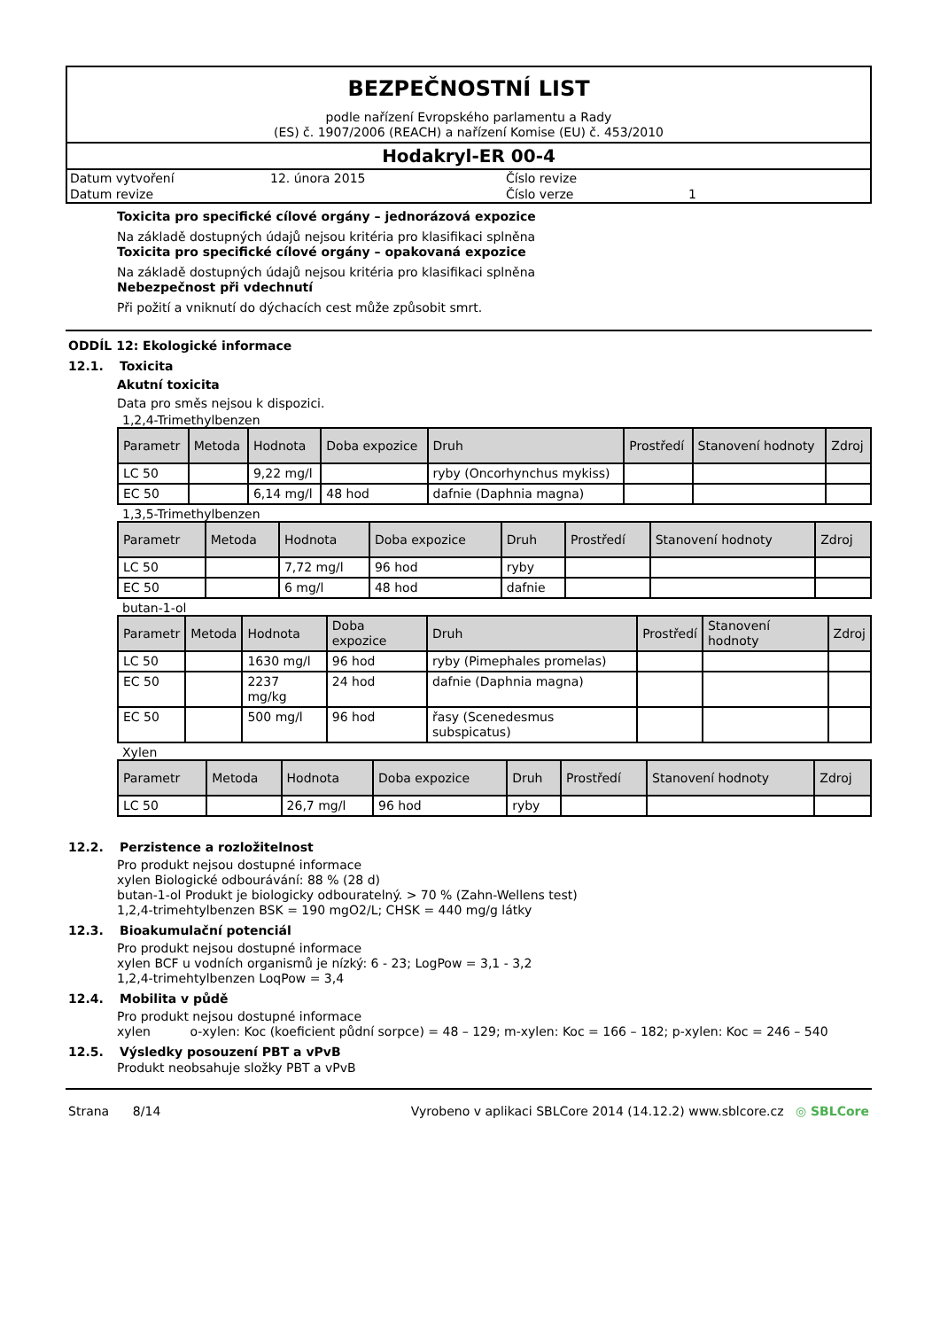BEZPEČNOSTNÍ LIST
podle nařízení Evropského parlamentu a Rady
(ES) č. 1907/2006 (REACH) a nařízení Komise (EU) č. 453/2010
Hodakryl-ER 00-4
| Datum vytvoření | 12. února 2015 | Číslo revize | |
| Datum revize | | Číslo verze | 1 |
Toxicita pro specifické cílové orgány – jednorázová expozice
Na základě dostupných údajů nejsou kritéria pro klasifikaci splněna
Toxicita pro specifické cílové orgány – opakovaná expozice
Na základě dostupných údajů nejsou kritéria pro klasifikaci splněna
Nebezpečnost při vdechnutí
Při požití a vniknutí do dýchacích cest může způsobit smrt.
ODDÍL 12: Ekologické informace
12.1. Toxicita
Akutní toxicita
Data pro směs nejsou k dispozici.
1,2,4-Trimethylbenzen
| Parametr | Metoda | Hodnota | Doba expozice | Druh | Prostředí | Stanovení hodnoty | Zdroj |
| --- | --- | --- | --- | --- | --- | --- | --- |
| LC 50 | | 9,22 mg/l | | ryby (Oncorhynchus mykiss) | | | |
| EC 50 | | 6,14 mg/l | 48 hod | dafnie (Daphnia magna) | | | |
1,3,5-Trimethylbenzen
| Parametr | Metoda | Hodnota | Doba expozice | Druh | Prostředí | Stanovení hodnoty | Zdroj |
| --- | --- | --- | --- | --- | --- | --- | --- |
| LC 50 | | 7,72 mg/l | 96 hod | ryby | | | |
| EC 50 | | 6 mg/l | 48 hod | dafnie | | | |
butan-1-ol
| Parametr | Metoda | Hodnota | Doba expozice | Druh | Prostředí | Stanovení hodnoty | Zdroj |
| --- | --- | --- | --- | --- | --- | --- | --- |
| LC 50 | | 1630 mg/l | 96 hod | ryby (Pimephales promelas) | | | |
| EC 50 | | 2237 mg/kg | 24 hod | dafnie (Daphnia magna) | | | |
| EC 50 | | 500 mg/l | 96 hod | řasy (Scenedesmus subspicatus) | | | |
Xylen
| Parametr | Metoda | Hodnota | Doba expozice | Druh | Prostředí | Stanovení hodnoty | Zdroj |
| --- | --- | --- | --- | --- | --- | --- | --- |
| LC 50 | | 26,7 mg/l | 96 hod | ryby | | | |
12.2. Perzistence a rozložitelnost
Pro produkt nejsou dostupné informace
xylen Biologické odbourávání: 88 % (28 d)
butan-1-ol Produkt je biologicky odbouratelný. > 70 % (Zahn-Wellens test)
1,2,4-trimehtylbenzen BSK = 190 mgO2/L; CHSK = 440 mg/g látky
12.3. Bioakumulační potenciál
Pro produkt nejsou dostupné informace
xylen BCF u vodních organismů je nízký: 6 - 23; LogPow = 3,1 - 3,2
1,2,4-trimehtylbenzen LoqPow = 3,4
12.4. Mobilita v půdě
Pro produkt nejsou dostupné informace
xylen o-xylen: Koc (koeficient půdní sorpce) = 48 – 129; m-xylen: Koc = 166 – 182; p-xylen: Koc = 246 – 540
12.5. Výsledky posouzení PBT a vPvB
Produkt neobsahuje složky PBT a vPvB
Strana 8/14 Vyrobeno v aplikaci SBLCore 2014 (14.12.2) www.sblcore.cz ◎ SBLCore